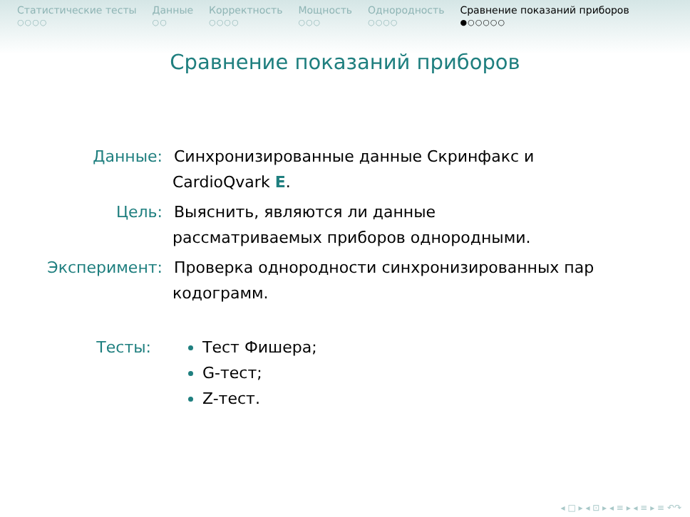Статистические тесты
○○○○
Данные
○○
Корректность
○○○○
Мощность
○○○
Однородность
○○○○
Сравнение показаний приборов
●○○○○○
Сравнение показаний приборов
Данные: Синхронизированные данные Скринфакс и
CardioQvark E.
Цель: Выяснить, являются ли данные
рассматриваемых приборов однородными.
Эксперимент: Проверка однородности синхронизированных пар
кодограмм.
Тесты: Тест Фишера;
G-тест;
Z-тест.
◂ □ ▸ ◂ ⊡ ▸ ◂ ≡ ▸ ◂ ≡ ▸ ≡ ↶↷